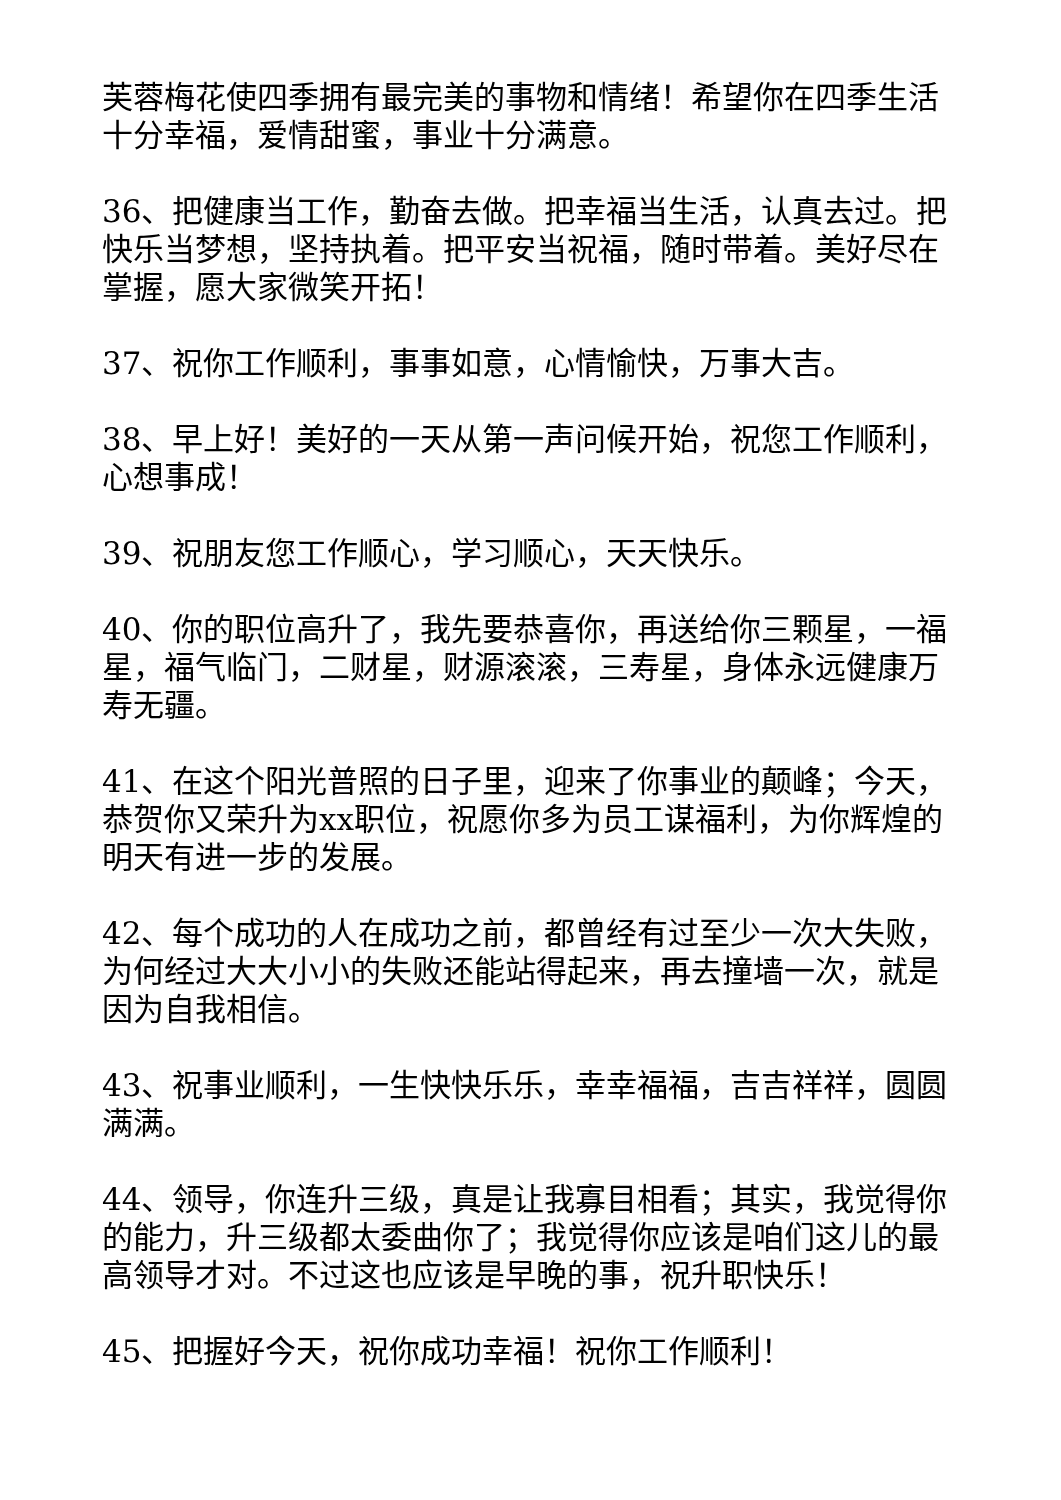芙蓉梅花使四季拥有最完美的事物和情绪！希望你在四季生活十分幸福，爱情甜蜜，事业十分满意。
36、把健康当工作，勤奋去做。把幸福当生活，认真去过。把快乐当梦想，坚持执着。把平安当祝福，随时带着。美好尽在掌握，愿大家微笑开拓！
37、祝你工作顺利，事事如意，心情愉快，万事大吉。
38、早上好！美好的一天从第一声问候开始，祝您工作顺利，心想事成！
39、祝朋友您工作顺心，学习顺心，天天快乐。
40、你的职位高升了，我先要恭喜你，再送给你三颗星，一福星，福气临门，二财星，财源滚滚，三寿星，身体永远健康万寿无疆。
41、在这个阳光普照的日子里，迎来了你事业的颠峰；今天，恭贺你又荣升为xx职位，祝愿你多为员工谋福利，为你辉煌的明天有进一步的发展。
42、每个成功的人在成功之前，都曾经有过至少一次大失败，为何经过大大小小的失败还能站得起来，再去撞墙一次，就是因为自我相信。
43、祝事业顺利，一生快快乐乐，幸幸福福，吉吉祥祥，圆圆满满。
44、领导，你连升三级，真是让我寡目相看；其实，我觉得你的能力，升三级都太委曲你了；我觉得你应该是咱们这儿的最高领导才对。不过这也应该是早晚的事，祝升职快乐！
45、把握好今天，祝你成功幸福！祝你工作顺利！